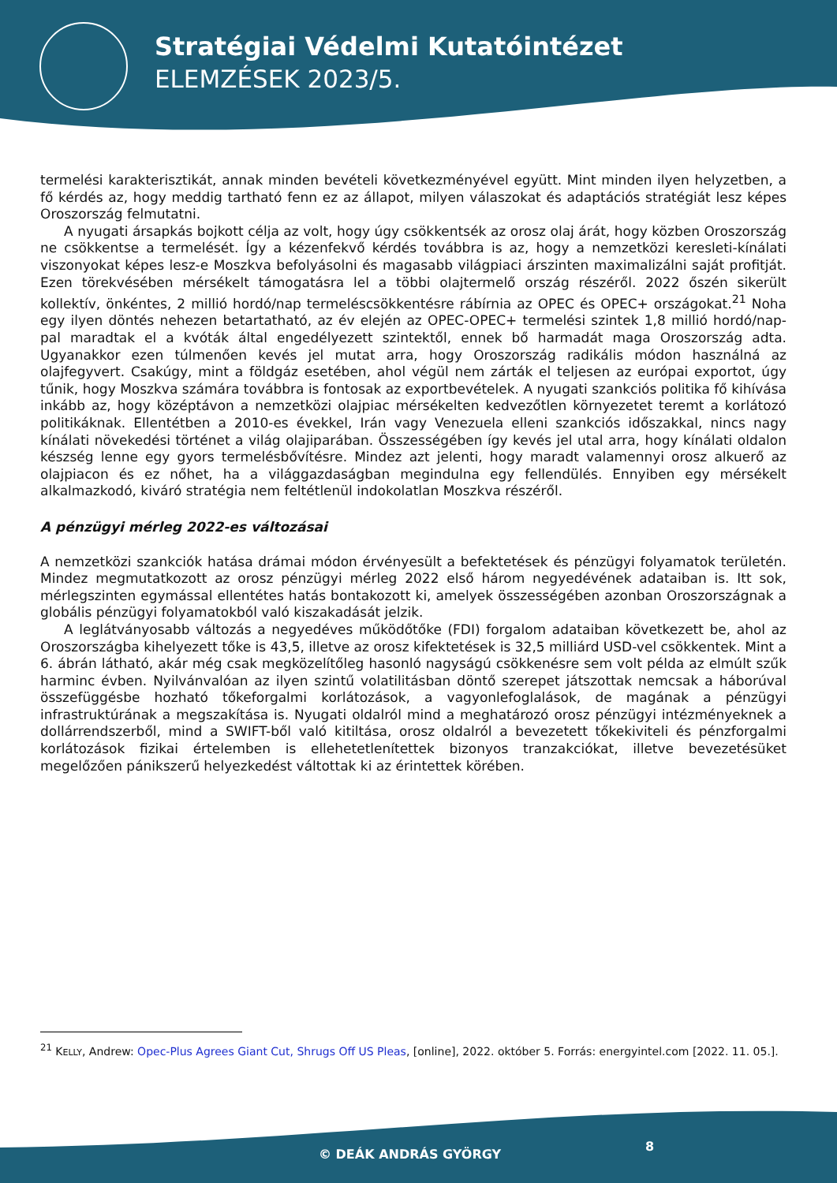Stratégiai Védelmi Kutatóintézet
ELEMZÉSEK 2023/5.
termelési karakterisztikát, annak minden bevételi következményével együtt. Mint minden ilyen helyzetben, a fő kérdés az, hogy meddig tartható fenn ez az állapot, milyen válaszokat és adaptációs stratégiát lesz képes Oroszország felmutatni.
A nyugati ársapkás bojkott célja az volt, hogy úgy csökkentsék az orosz olaj árát, hogy közben Oroszország ne csökkentse a termelését. Így a kézenfekvő kérdés továbbra is az, hogy a nemzetközi keresleti-kínálati viszonyokat képes lesz-e Moszkva befolyásolni és magasabb világpiaci árszinten maximalizálni saját profitját. Ezen törekvésében mérsékelt támogatásra lel a többi olajtermelő ország részéről. 2022 őszén sikerült kollektív, önkéntes, 2 millió hordó/nap termeléscsökkentésre rábírnia az OPEC és OPEC+ országokat.<sup>21</sup> Noha egy ilyen döntés nehezen betartatható, az év elején az OPEC-OPEC+ termelési szintek 1,8 millió hordó/nap-pal maradtak el a kvóták által engedélyezett szintektől, ennek bő harmadát maga Oroszország adta. Ugyanakkor ezen túlmenően kevés jel mutat arra, hogy Oroszország radikális módon használná az olajfegyvert. Csakúgy, mint a földgáz esetében, ahol végül nem zárták el teljesen az európai exportot, úgy tűnik, hogy Moszkva számára továbbra is fontosak az exportbevételek. A nyugati szankciós politika fő kihívása inkább az, hogy középtávon a nemzetközi olajpiac mérsékelten kedvezőtlen környezetet teremt a korlátozó politikáknak. Ellentétben a 2010-es évekkel, Irán vagy Venezuela elleni szankciós időszakkal, nincs nagy kínálati növekedési történet a világ olajiparában. Összességében így kevés jel utal arra, hogy kínálati oldalon készség lenne egy gyors termelésbővítésre. Mindez azt jelenti, hogy maradt valamennyi orosz alkuerő az olajpiacon és ez nőhet, ha a világgazdaságban megindulna egy fellendülés. Ennyiben egy mérsékelt alkalmazkodó, kiváró stratégia nem feltétlenül indokolatlan Moszkva részéről.
A pénzügyi mérleg 2022-es változásai
A nemzetközi szankciók hatása drámai módon érvényesült a befektetések és pénzügyi folyamatok területén. Mindez megmutatkozott az orosz pénzügyi mérleg 2022 első három negyedévének adataiban is. Itt sok, mérlegszinten egymással ellentétes hatás bontakozott ki, amelyek összességében azonban Oroszországnak a globális pénzügyi folyamatokból való kiszakadását jelzik.
A leglátványosabb változás a negyedéves működőtőke (FDI) forgalom adataiban következett be, ahol az Oroszországba kihelyezett tőke is 43,5, illetve az orosz kifektetések is 32,5 milliárd USD-vel csökkentek. Mint a 6. ábrán látható, akár még csak megközelítőleg hasonló nagyságú csökkenésre sem volt példa az elmúlt szűk harminc évben. Nyilvánvalóan az ilyen szintű volatilitásban döntő szerepet játszottak nemcsak a háborúval összefüggésbe hozható tőkeforgalmi korlátozások, a vagyonlefoglalások, de magának a pénzügyi infrastruktúrának a megszakítása is. Nyugati oldalról mind a meghatározó orosz pénzügyi intézményeknek a dollárrendszerből, mind a SWIFT-ből való kitiltása, orosz oldalról a bevezetett tőkekiviteli és pénzforgalmi korlátozások fizikai értelemben is ellehetetlenítettek bizonyos tranzakciókat, illetve bevezetésüket megelőzően pánikszerű helyezkedést váltottak ki az érintettek körében.
<sup>21</sup> KELLY, Andrew: Opec-Plus Agrees Giant Cut, Shrugs Off US Pleas, [online], 2022. október 5. Forrás: energyintel.com [2022. 11. 05.].
© DEÁK ANDRÁS GYÖRGY
8